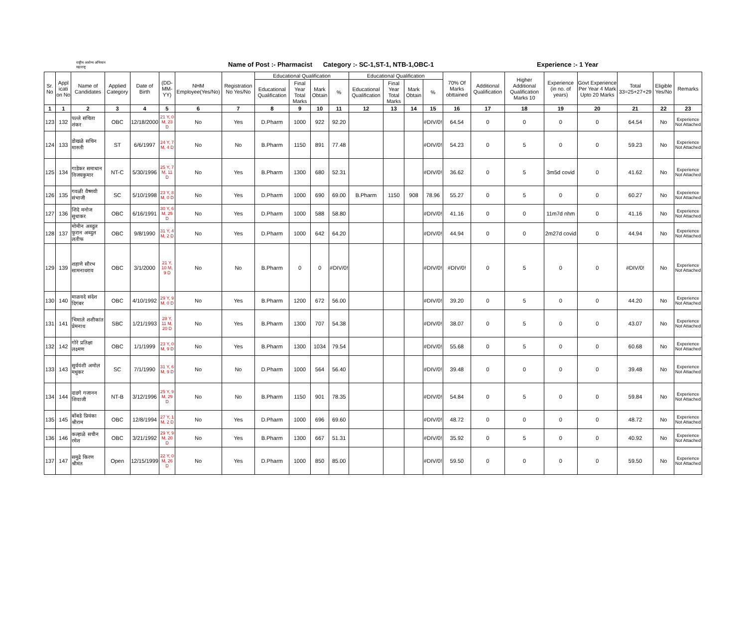राष्ट्रीय आरोग्य अभियान
महाराष्ट्र
Name of Post :- Pharmacist Category :- SC-1,ST-1, NTB-1,OBC-1 Experience :- 1 Year
| Sr. No | Appl icati on No | Name of Candidates | Applied Category | Date of Birth | (DD-MM-YY) | NHM Employee(Yes/No) | Registration No Yes/No | Educational Qualification | | | | Educational Qualification | | | | 70% Of Marks obttained | Additional Qualification | Higher Additional Qualification Marks 10 | Experience (in no. of years) | Govt Experience Per Year 4 Mark Upto 20 Marks | Total 33=25+27+29 | Eligible Yes/No | Remarks |
| --- | --- | --- | --- | --- | --- | --- | --- | --- | --- | --- | --- | --- | --- | --- | --- | --- | --- | --- | --- | --- | --- | --- | --- |
| | | | | | | | | Educational Qualification | Final Year Total Marks | Mark Obtain | % | Educational Qualification | Final Year Total Marks | Mark Obtain | % | | | | | | | | |
| 1 | 1 | 2 | 3 | 4 | 5 | 6 | 7 | 8 | 9 | 10 | 11 | 12 | 13 | 14 | 15 | 16 | 17 | 18 | 19 | 20 | 21 | 22 | 23 |
| 123 | 132 | पल्ले संचिता शंकर | OBC | 12/18/2000 | 21 Y, 0 M, 23 D | No | Yes | D.Pharm | 1000 | 922 | 92.20 | | | | #DIV/0! | 64.54 | 0 | 0 | 0 | 0 | 64.54 | No | Experience Not Attached |
| 124 | 133 | डोखळे सचिन मारुती | ST | 6/6/1997 | 24 Y, 7 M, 4 D | No | No | B.Pharm | 1150 | 891 | 77.48 | | | | #DIV/0! | 54.23 | 0 | 5 | 0 | 0 | 59.23 | No | Experience Not Attached |
| 125 | 134 | गाडेकर समाधान विजयकुमार | NT-C | 5/30/1996 | 25 Y, 7 M, 11 D | No | Yes | B.Pharm | 1300 | 680 | 52.31 | | | | #DIV/0! | 36.62 | 0 | 5 | 3m5d covid | 0 | 41.62 | No | Experience Not Attached |
| 126 | 135 | गवळी वैष्णवी संभाजी | SC | 5/10/1998 | 23 Y, 8 M, 0 D | No | Yes | D.Pharm | 1000 | 690 | 69.00 | B.Pharm | 1150 | 908 | 78.96 | 55.27 | 0 | 5 | 0 | 0 | 60.27 | No | Experience Not Attached |
| 127 | 136 | शिंदे मनोज सुधाकर | OBC | 6/16/1991 | 30 Y, 6 M, 25 D | No | Yes | D.Pharm | 1000 | 588 | 58.80 | | | | #DIV/0! | 41.16 | 0 | 0 | 11m7d nhm | 0 | 41.16 | No | Experience Not Attached |
| 128 | 137 | मोमीन अब्दुल फूरान अब्दुल लतीफ | OBC | 9/8/1990 | 31 Y, 4 M, 2 D | No | Yes | D.Pharm | 1000 | 642 | 64.20 | | | | #DIV/0! | 44.94 | 0 | 0 | 2m27d covid | 0 | 44.94 | No | Experience Not Attached |
| 129 | 139 | शहाणे सौरभ सामनाथराव | OBC | 3/1/2000 | 21 Y, 10 M, 9 D | No | No | B.Pharm | 0 | 0 | #DIV/0! | | | | #DIV/0! | #DIV/0! | 0 | 5 | 0 | 0 | #DIV/0! | No | Experience Not Attached |
| 130 | 140 | माळवदे संदेश दिगंबर | OBC | 4/10/1992 | 29 Y, 9 M, 0 D | No | Yes | B.Pharm | 1200 | 672 | 56.00 | | | | #DIV/0! | 39.20 | 0 | 5 | 0 | 0 | 44.20 | No | Experience Not Attached |
| 131 | 141 | भिमाले शशीकांत प्रेमनाथ | SBC | 1/21/1993 | 28 Y, 11 M, 20 D | No | Yes | B.Pharm | 1300 | 707 | 54.38 | | | | #DIV/0! | 38.07 | 0 | 5 | 0 | 0 | 43.07 | No | Experience Not Attached |
| 132 | 142 | गोरे प्रतिक्षा लक्ष्मण | OBC | 1/1/1999 | 23 Y, 0 M, 9 D | No | Yes | B.Pharm | 1300 | 1034 | 79.54 | | | | #DIV/0! | 55.68 | 0 | 5 | 0 | 0 | 60.68 | No | Experience Not Attached |
| 133 | 143 | सुर्यवंशी अमोल मधुकर | SC | 7/1/1990 | 31 Y, 6 M, 9 D | No | No | D.Pharm | 1000 | 564 | 56.40 | | | | #DIV/0! | 39.48 | 0 | 0 | 0 | 0 | 39.48 | No | Experience Not Attached |
| 134 | 144 | दाडगे गजानन शिवाजी | NT-B | 3/12/1996 | 25 Y, 9 M, 29 D | No | No | B.Pharm | 1150 | 901 | 78.35 | | | | #DIV/0! | 54.84 | 0 | 5 | 0 | 0 | 59.84 | No | Experience Not Attached |
| 135 | 145 | बोंबडे प्रियंका श्रीराम | OBC | 12/8/1994 | 27 Y, 1 M, 2 D | No | Yes | D.Pharm | 1000 | 696 | 69.60 | | | | #DIV/0! | 48.72 | 0 | 0 | 0 | 0 | 48.72 | No | Experience Not Attached |
| 136 | 146 | कल्हाळे सचीन रमेश | OBC | 3/21/1992 | 29 Y, 9 M, 20 D | No | Yes | B.Pharm | 1300 | 667 | 51.31 | | | | #DIV/0! | 35.92 | 0 | 5 | 0 | 0 | 40.92 | No | Experience Not Attached |
| 137 | 147 | समुद्रे किरण श्रीमंत | Open | 12/15/1999 | 22 Y, 0 M, 26 D | No | Yes | D.Pharm | 1000 | 850 | 85.00 | | | | #DIV/0! | 59.50 | 0 | 0 | 0 | 0 | 59.50 | No | Experience Not Attached |